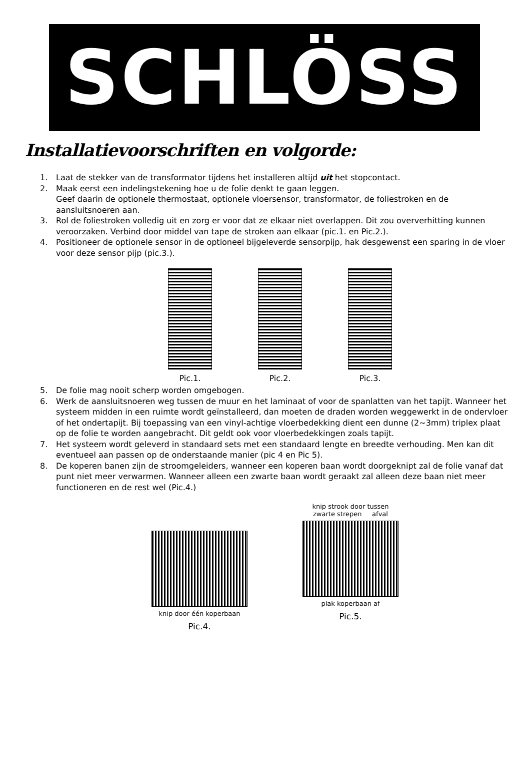SCHLÖSS
Installatievoorschriften en volgorde:
1. Laat de stekker van de transformator tijdens het installeren altijd uit het stopcontact.
2. Maak eerst een indelingstekening hoe u de folie denkt te gaan leggen.
Geef daarin de optionele thermostaat, optionele vloersensor, transformator, de foliestroken en de aansluitsnoeren aan.
3. Rol de foliestroken volledig uit en zorg er voor dat ze elkaar niet overlappen. Dit zou oververhitting kunnen veroorzaken. Verbind door middel van tape de stroken aan elkaar (pic.1. en Pic.2.).
4. Positioneer de optionele sensor in de optioneel bijgeleverde sensorpijp, hak desgewenst een sparing in de vloer voor deze sensor pijp (pic.3.).
Pic.1. Pic.2. Pic.3.
5. De folie mag nooit scherp worden omgebogen.
6. Werk de aansluitsnoeren weg tussen de muur en het laminaat of voor de spanlatten van het tapijt. Wanneer het systeem midden in een ruimte wordt geïnstalleerd, dan moeten de draden worden weggewerkt in de ondervloer of het ondertapijt. Bij toepassing van een vinyl-achtige vloerbedekking dient een dunne (2~3mm) triplex plaat op de folie te worden aangebracht. Dit geldt ook voor vloerbedekkingen zoals tapijt.
7. Het systeem wordt geleverd in standaard sets met een standaard lengte en breedte verhouding. Men kan dit eventueel aan passen op de onderstaande manier (pic 4 en Pic 5).
8. De koperen banen zijn de stroomgeleiders, wanneer een koperen baan wordt doorgeknipt zal de folie vanaf dat punt niet meer verwarmen. Wanneer alleen een zwarte baan wordt geraakt zal alleen deze baan niet meer functioneren en de rest wel (Pic.4.)
knip door één koperbaan
Pic.4.
knip strook door tussen
zwarte strepen afval
plak koperbaan af
Pic.5.